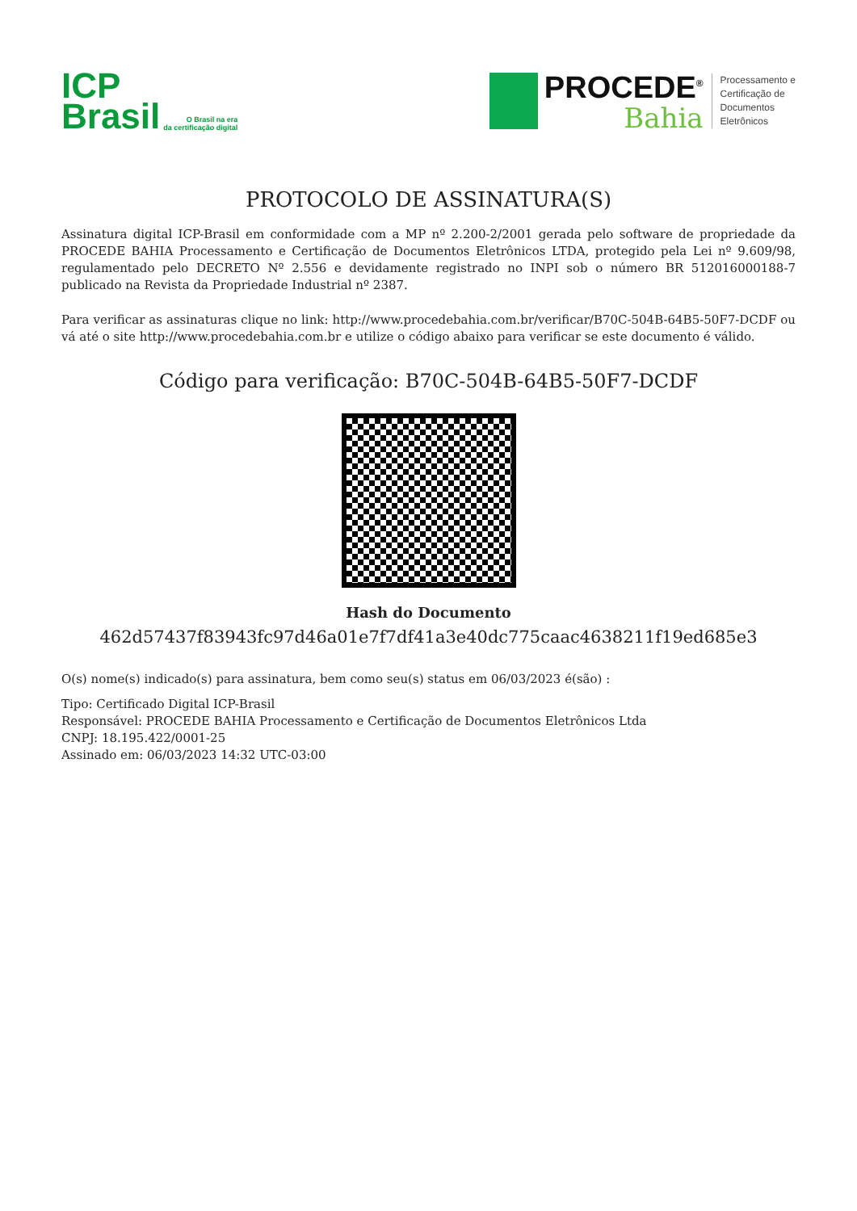ICP
Brasil
O Brasil na era
da certificação digital
PROCEDE<sup>®</sup>
Bahia
Processamento e
Certificação de
Documentos
Eletrônicos
PROTOCOLO DE ASSINATURA(S)
Assinatura digital ICP-Brasil em conformidade com a MP nº 2.200-2/2001 gerada pelo software de propriedade da PROCEDE BAHIA Processamento e Certificação de Documentos Eletrônicos LTDA, protegido pela Lei nº 9.609/98, regulamentado pelo DECRETO Nº 2.556 e devidamente registrado no INPI sob o número BR 512016000188-7 publicado na Revista da Propriedade Industrial nº 2387.
Para verificar as assinaturas clique no link: http://www.procedebahia.com.br/verificar/B70C-504B-64B5-50F7-DCDF ou vá até o site http://www.procedebahia.com.br e utilize o código abaixo para verificar se este documento é válido.
Código para verificação: B70C-504B-64B5-50F7-DCDF
Hash do Documento
462d57437f83943fc97d46a01e7f7df41a3e40dc775caac4638211f19ed685e3
O(s) nome(s) indicado(s) para assinatura, bem como seu(s) status em 06/03/2023 é(são) :
Tipo: Certificado Digital ICP-Brasil
Responsável: PROCEDE BAHIA Processamento e Certificação de Documentos Eletrônicos Ltda
CNPJ: 18.195.422/0001-25
Assinado em: 06/03/2023 14:32 UTC-03:00